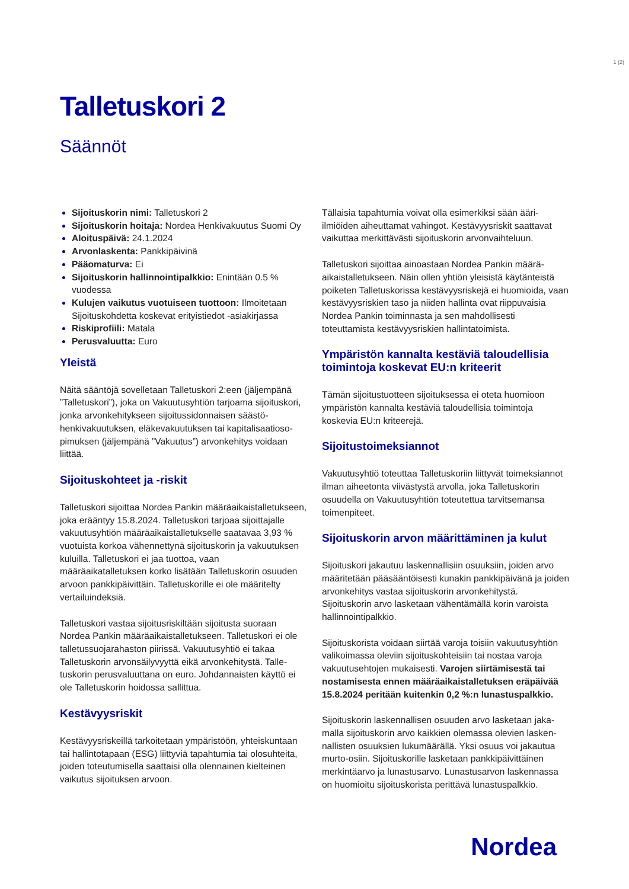1 (2)
Talletuskori 2
Säännöt
Sijoituskorin nimi: Talletuskori 2
Sijoituskorin hoitaja: Nordea Henkivakuutus Suomi Oy
Aloituspäivä: 24.1.2024
Arvonlaskenta: Pankkipäivinä
Pääomaturva: Ei
Sijoituskorin hallinnointipalkkio: Enintään 0.5 % vuodessa
Kulujen vaikutus vuotuiseen tuottoon: Ilmoitetaan Sijoituskohdetta koskevat erityistiedot -asiakirjassa
Riskiprofiili: Matala
Perusvaluutta: Euro
Yleistä
Näitä sääntöjä sovelletaan Talletuskori 2:een (jäljempänä ”Talletuskori”), joka on Vakuutusyhtiön tarjoama sijoitus­kori, jonka arvonkehitykseen sijoitussidonnaisen säästö­henkivakuutuksen, eläkevakuutuksen tai kapitalisaatioso­pimuksen (jäljempänä ”Vakuutus”) arvonkehitys voidaan liittää.
Sijoituskohteet ja -riskit
Talletuskori sijoittaa Nordea Pankin määräaikais­talletukseen, joka erääntyy 15.8.2024. Talletuskori tarjoaa sijoittajalle vakuutusyhtiön määräaikaistalletukselle saatavaa 3,93 % vuotuista korkoa vähennettynä sijoitus­korin ja vakuutuksen kuluilla. Talletuskori ei jaa tuottoa, vaan määräaikatalletuksen korko lisätään Talletuskorin osuuden arvoon pankkipäivittäin. Talletuskorille ei ole määritelty vertailuindeksiä.
Talletuskori vastaa sijoitusriskiltään sijoitusta suoraan Nordea Pankin määräaikaistalletukseen. Talletuskori ei ole talletussuojarahaston piirissä. Vakuutusyhtiö ei takaa Talletuskorin arvonsäilyvyyttä eikä arvonkehitystä. Talle­tuskorin perusvaluuttana on euro. Johdannaisten käyttö ei ole Talletuskorin hoidossa sallittua.
Kestävyysriskit
Kestävyysriskeillä tarkoitetaan ympäristöön, yhteiskun­taan tai hallintotapaan (ESG) liittyviä tapahtumia tai olosuhteita, joiden toteutumisella saattaisi olla olennainen kielteinen vaikutus sijoituksen arvoon.
Tällaisia tapahtumia voivat olla esimerkiksi sään ääri­ilmiöiden aiheuttamat vahingot. Kestävyysriskit saattavat vaikuttaa merkittävästi sijoituskorin arvonvaihteluun.
Talletuskori sijoittaa ainoastaan Nordea Pankin määrä­aikaistalletukseen. Näin ollen yhtiön yleisistä käytänteistä poiketen Talletuskorissa kestävyysriskejä ei huomioida, vaan kestävyysriskien taso ja niiden hallinta ovat riippu­vaisia Nordea Pankin toiminnasta ja sen mahdollisesti toteuttamista kestävyysriskien hallintatoimista.
Ympäristön kannalta kestäviä taloudellisia toimintoja koskevat EU:n kriteerit
Tämän sijoitustuotteen sijoituksessa ei oteta huomioon ympäristön kannalta kestäviä taloudellisia toimintoja koskevia EU:n kriteerejä.
Sijoitustoimeksiannot
Vakuutusyhtiö toteuttaa Talletuskoriin liittyvät toimeksi­annot ilman aiheetonta viivästystä arvolla, joka Talletusko­rin osuudella on Vakuutusyhtiön toteutettua tarvitseman­sa toimenpiteet.
Sijoituskorin arvon määrittäminen ja kulut
Sijoituskori jakautuu laskennallisiin osuuksiin, joiden arvo määritetään pääsääntöisesti kunakin pankkipäivänä ja joiden arvonkehitys vastaa sijoituskorin arvonkehitystä. Sijoituskorin arvo lasketaan vähentämällä korin varoista hallinnointipalkkio.
Sijoituskorista voidaan siirtää varoja toisiin vakuutusyhtiön valikoimassa oleviin sijoituskohteisiin tai nostaa varoja vakuutusehtojen mukaisesti. Varojen siirtämisestä tai nostamisesta ennen määräaikaistalletuksen eräpäivää 15.8.2024 peritään kuitenkin 0,2 %:n lunastuspalkkio.
Sijoituskorin laskennallisen osuuden arvo lasketaan jaka­malla sijoituskorin arvo kaikkien olemassa olevien lasken­nallisten osuuksien lukumäärällä. Yksi osuus voi jakautua murto-osiin. Sijoituskorille lasketaan pankkipäivittäinen merkintäarvo ja lunastusarvo. Lunastusarvon laskennassa on huomioitu sijoituskorista perittävä lunastuspalkkio.
Nordea